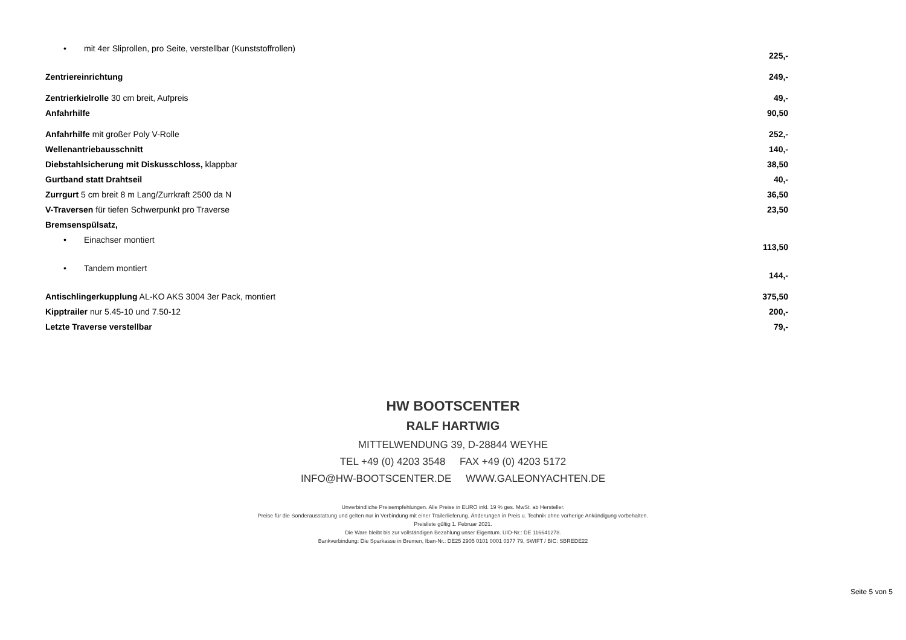| • mit 4er Sliprollen, pro Seite, verstellbar (Kunststoffrollen) | 225,- |
| Zentriereinrichtung | 249,- |
| Zentrierkielrolle 30 cm breit, Aufpreis | 49,- |
| Anfahrhilfe | 90,50 |
| Anfahrhilfe mit großer Poly V-Rolle | 252,- |
| Wellenantriebausschnitt | 140,- |
| Diebstahlsicherung mit Diskusschloss, klappbar | 38,50 |
| Gurtband statt Drahtseil | 40,- |
| Zurrgurt 5 cm breit 8 m Lang/Zurrkraft 2500 da N | 36,50 |
| V-Traversen für tiefen Schwerpunkt pro Traverse | 23,50 |
| Bremsenspülsatz, | |
| • Einachser montiert | 113,50 |
| • Tandem montiert | 144,- |
| Antischlingerkupplung AL-KO AKS 3004 3er Pack, montiert | 375,50 |
| Kipptrailer nur 5.45-10 und 7.50-12 | 200,- |
| Letzte Traverse verstellbar | 79,- |
HW BOOTSCENTER
RALF HARTWIG
MITTELWENDUNG 39, D-28844 WEYHE
TEL +49 (0) 4203 3548 FAX +49 (0) 4203 5172
INFO@HW-BOOTSCENTER.DE WWW.GALEONYACHTEN.DE
Unverbindliche Preisempfehlungen. Alle Preise in EURO inkl. 19 % ges. MwSt. ab Hersteller.
Preise für die Sonderausstattung und gelten nur in Verbindung mit einer Trailerlieferung. Änderungen in Preis u. Technik ohne vorherige Ankündigung vorbehalten.
Preisliste gültig 1. Februar 2021.
Die Ware bleibt bis zur vollständigen Bezahlung unser Eigentum. UID-Nr.: DE 116641278.
Bankverbindung: Die Sparkasse in Bremen, Iban-Nr.: DE25 2905 0101 0001 0377 79, SWIFT / BIC: SBREDE22
Seite 5 von 5